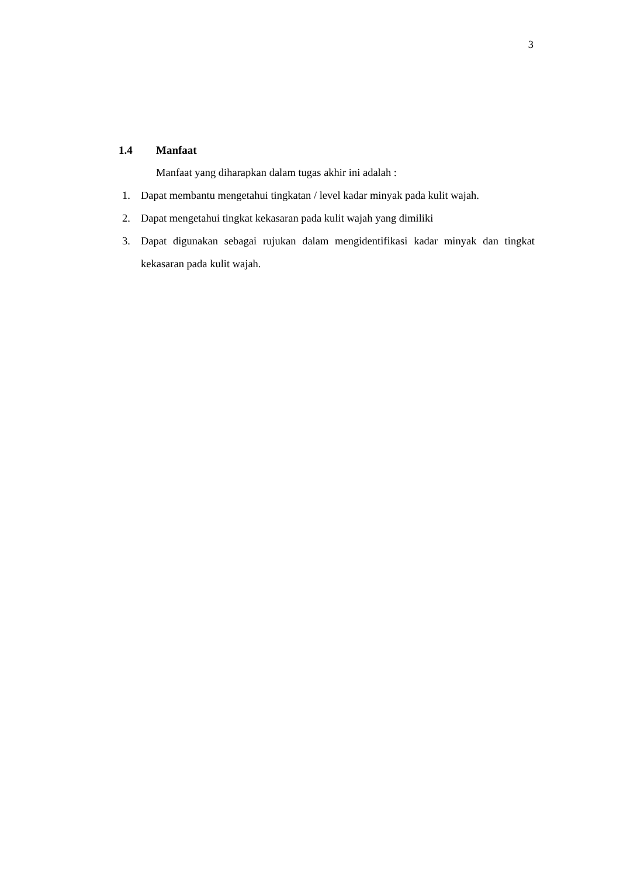3
1.4 Manfaat
Manfaat yang diharapkan dalam tugas akhir ini adalah :
1. Dapat membantu mengetahui tingkatan / level kadar minyak pada kulit wajah.
2. Dapat mengetahui tingkat kekasaran pada kulit wajah yang dimiliki
3. Dapat digunakan sebagai rujukan dalam mengidentifikasi kadar minyak dan tingkat kekasaran pada kulit wajah.